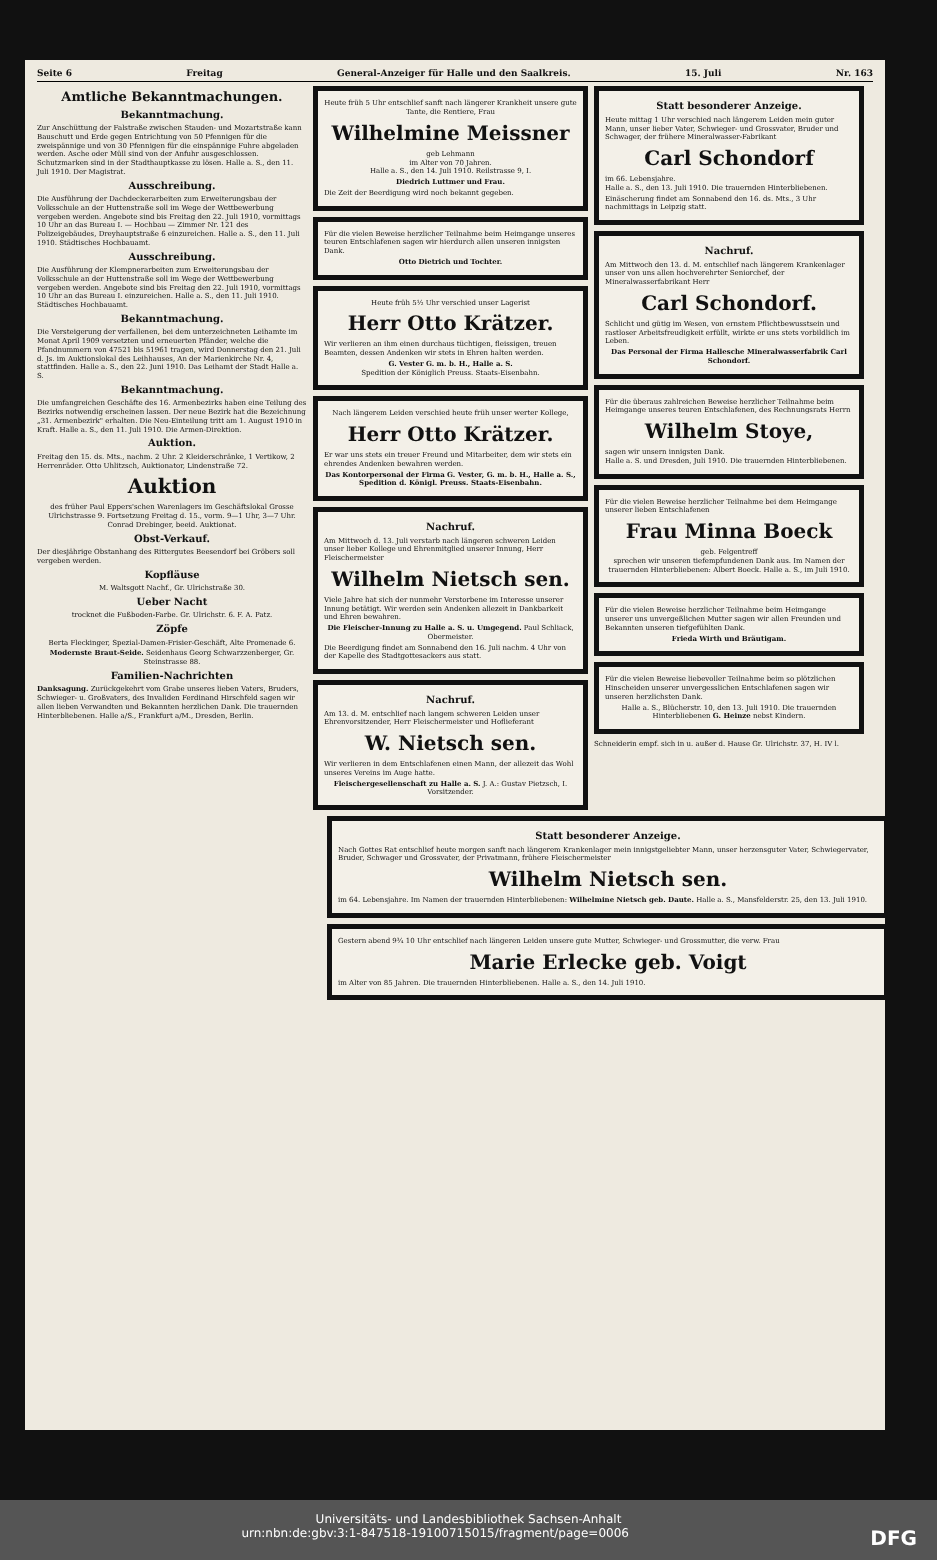Seite 6 Freitag General-Anzeiger für Halle und den Saalkreis. 15. Juli Nr. 163
Amtliche Bekanntmachungen.
Bekanntmachung.
Zur Anschüttung der Falstraße zwischen Stauden- und Mozartstraße kann Bauschutt und Erde gegen Entrichtung von 50 Pfennigen für die zweispännige und von 30 Pfennigen für die einspännige Fuhre abgeladen werden. Asche oder Müll sind von der Anfuhr ausgeschlossen. Schutzmarken sind in der Stadthauptkasse zu lösen. Halle a. S., den 11. Juli 1910. Der Magistrat.
Ausschreibung.
Die Ausführung der Dachdeckerarbeiten zum Erweiterungsbau der Volksschule an der Huttenstraße soll im Wege der Wettbewerbung vergeben werden. Angebote sind bis Freitag den 22. Juli 1910, vormittags 10 Uhr an das Bureau I. — Hochbau — Zimmer Nr. 121 des Polizeigebäudes, Dreyhauptstraße 6 einzureichen. Halle a. S., den 11. Juli 1910. Städtisches Hochbauamt.
Ausschreibung.
Die Ausführung der Klempnerarbeiten zum Erweiterungsbau der Volksschule an der Huttenstraße soll im Wege der Wettbewerbung vergeben werden. Angebote sind bis Freitag den 22. Juli 1910, vormittags 10 Uhr an das Bureau I. einzureichen. Halle a. S., den 11. Juli 1910. Städtisches Hochbauamt.
Bekanntmachung.
Die Versteigerung der verfallenen, bei dem unterzeichneten Leihamte im Monat April 1909 versetzten und erneuerten Pfänder, welche die Pfandnummern von 47521 bis 51961 tragen, wird Donnerstag den 21. Juli d. Js. im Auktionslokal des Leihhauses, An der Marienkirche Nr. 4, stattfinden. Halle a. S., den 22. Juni 1910. Das Leihamt der Stadt Halle a. S.
Bekanntmachung.
Die umfangreichen Geschäfte des 16. Armenbezirks haben eine Teilung des Bezirks notwendig erscheinen lassen. Der neue Bezirk hat die Bezeichnung „31. Armenbezirk" erhalten. Die Neu-Einteilung tritt am 1. August 1910 in Kraft. Halle a. S., den 11. Juli 1910. Die Armen-Direktion.
Auktion.
Freitag den 15. ds. Mts., nachm. 2 Uhr. 2 Kleiderschränke, 1 Vertikow, 2 Herrenräder. Otto Uhlitzsch, Auktionator, Lindenstraße 72.
Auktion
des früher Paul Eppers'schen Warenlagers im Geschäftslokal Grosse Ulrichstrasse 9. Fortsetzung Freitag d. 15., vorm. 9—1 Uhr, 3—7 Uhr. Conrad Drebinger, beeid. Auktionat.
Obst-Verkauf.
Der diesjährige Obstanhang des Rittergutes Beesendorf bei Gröbers soll vergeben werden.
Kopfläuse
M. Waltsgott Nachf., Gr. Ulrichstraße 30.
Ueber Nacht
trocknet die Fußboden-Farbe. Gr. Ulrichstr. 6. F. A. Patz.
Zöpfe
Berta Fleckinger, Spezial-Damen-Frisier-Geschäft, Alte Promenade 6.
Modernste Braut-Seide. Seidenhaus Georg Schwarzzenberger, Gr. Steinstrasse 88.
Familien-Nachrichten
Danksagung. Zurückgekehrt vom Grabe unseres lieben Vaters, Bruders, Schwieger- u. Großvaters, des Invaliden Ferdinand Hirschfeld sagen wir allen lieben Verwandten und Bekannten herzlichen Dank. Die trauernden Hinterbliebenen. Halle a/S., Frankfurt a/M., Dresden, Berlin.
Heute früh 5 Uhr entschlief sanft nach längerer Krankheit unsere gute Tante, die Rentiere, Frau
Wilhelmine Meissner
geb Lehmann
im Alter von 70 Jahren.
Halle a. S., den 14. Juli 1910. Reilstrasse 9, I.
Diedrich Luttmer und Frau.
Die Zeit der Beerdigung wird noch bekannt gegeben.
Für die vielen Beweise herzlicher Teilnahme beim Heimgange unseres teuren Entschlafenen sagen wir hierdurch allen unseren innigsten Dank.
Otto Dietrich und Tochter.
Heute früh 5½ Uhr verschied unser Lagerist
Herr Otto Krätzer.
Wir verlieren an ihm einen durchaus tüchtigen, fleissigen, treuen Beamten, dessen Andenken wir stets in Ehren halten werden.
G. Vester G. m. b. H., Halle a. S.
Spedition der Königlich Preuss. Staats-Eisenbahn.
Nach längerem Leiden verschied heute früh unser werter Kollege,
Herr Otto Krätzer.
Er war uns stets ein treuer Freund und Mitarbeiter, dem wir stets ein ehrendes Andenken bewahren werden.
Das Kontorpersonal der Firma G. Vester, G. m. b. H., Halle a. S., Spedition d. Königl. Preuss. Staats-Eisenbahn.
Nachruf.
Am Mittwoch d. 13. Juli verstarb nach längeren schweren Leiden unser lieber Kollege und Ehrenmitglied unserer Innung, Herr Fleischermeister
Wilhelm Nietsch sen.
Viele Jahre hat sich der nunmehr Verstorbene im Interesse unserer Innung betätigt. Wir werden sein Andenken allezeit in Dankbarkeit und Ehren bewahren.
Die Fleischer-Innung zu Halle a. S. u. Umgegend. Paul Schliack, Obermeister.
Die Beerdigung findet am Sonnabend den 16. Juli nachm. 4 Uhr von der Kapelle des Stadtgottesackers aus statt.
Nachruf.
Am 13. d. M. entschlief nach langem schweren Leiden unser Ehrenvorsitzender, Herr Fleischermeister und Hoflieferant
W. Nietsch sen.
Wir verlieren in dem Entschlafenen einen Mann, der allezeit das Wohl unseres Vereins im Auge hatte.
Fleischergesellenschaft zu Halle a. S. J. A.: Gustav Pietzsch, I. Vorsitzender.
Statt besonderer Anzeige.
Heute mittag 1 Uhr verschied nach längerem Leiden mein guter Mann, unser lieber Vater, Schwieger- und Grossvater, Bruder und Schwager, der frühere Mineralwasser-Fabrikant
Carl Schondorf
im 66. Lebensjahre.
Halle a. S., den 13. Juli 1910. Die trauernden Hinterbliebenen.
Einäscherung findet am Sonnabend den 16. ds. Mts., 3 Uhr nachmittags in Leipzig statt.
Nachruf.
Am Mittwoch den 13. d. M. entschlief nach längerem Krankenlager unser von uns allen hochverehrter Seniorchef, der Mineralwasserfabrikant Herr
Carl Schondorf.
Schlicht und gütig im Wesen, von ernstem Pflichtbewusstsein und rastloser Arbeitsfreudigkeit erfüllt, wirkte er uns stets vorbildlich im Leben.
Das Personal der Firma Hallesche Mineralwasserfabrik Carl Schondorf.
Für die überaus zahlreichen Beweise herzlicher Teilnahme beim Heimgange unseres teuren Entschlafenen, des Rechnungsrats Herrn
Wilhelm Stoye,
sagen wir unsern innigsten Dank.
Halle a. S. und Dresden, Juli 1910. Die trauernden Hinterbliebenen.
Für die vielen Beweise herzlicher Teilnahme bei dem Heimgange unserer lieben Entschlafenen
Frau Minna Boeck
geb. Felgentreff
sprechen wir unseren tiefempfundenen Dank aus. Im Namen der trauernden Hinterbliebenen: Albert Boeck. Halle a. S., im Juli 1910.
Für die vielen Beweise herzlicher Teilnahme beim Heimgange unserer uns unvergeßlichen Mutter sagen wir allen Freunden und Bekannten unseren tiefgefühlten Dank.
Frieda Wirth und Bräutigam.
Für die vielen Beweise liebevoller Teilnahme beim so plötzlichen Hinscheiden unserer unvergesslichen Entschlafenen sagen wir unseren herzlichsten Dank.
Halle a. S., Blücherstr. 10, den 13. Juli 1910. Die trauernden Hinterbliebenen G. Heinze nebst Kindern.
Schneiderin empf. sich in u. außer d. Hause Gr. Ulrichstr. 37, H. IV l.
Statt besonderer Anzeige.
Nach Gottes Rat entschlief heute morgen sanft nach längerem Krankenlager mein innigstgeliebter Mann, unser herzensguter Vater, Schwiegervater, Bruder, Schwager und Grossvater, der Privatmann, frühere Fleischermeister
Wilhelm Nietsch sen.
im 64. Lebensjahre. Im Namen der trauernden Hinterbliebenen: Wilhelmine Nietsch geb. Daute. Halle a. S., Mansfelderstr. 25, den 13. Juli 1910.
Gestern abend 9¾ 10 Uhr entschlief nach längeren Leiden unsere gute Mutter, Schwieger- und Grossmutter, die verw. Frau
Marie Erlecke geb. Voigt
im Alter von 85 Jahren. Die trauernden Hinterbliebenen. Halle a. S., den 14. Juli 1910.
Universitäts- und Landesbibliothek Sachsen-Anhalt
urn:nbn:de:gbv:3:1-847518-19100715015/fragment/page=0006 DFG